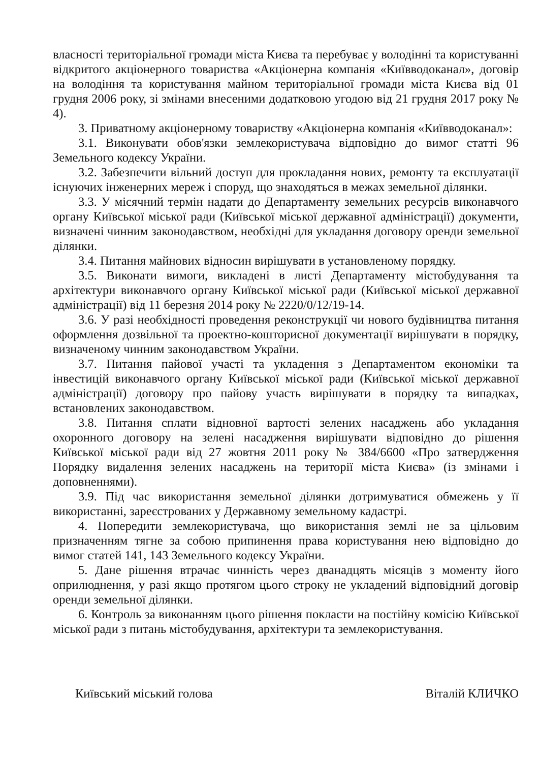власності територіальної громади міста Києва та перебуває у володінні та користуванні відкритого акціонерного товариства «Акціонерна компанія «Київводоканал», договір на володіння та користування майном територіальної громади міста Києва від 01 грудня 2006 року, зі змінами внесеними додатковою угодою від 21 грудня 2017 року № 4).
3. Приватному акціонерному товариству «Акціонерна компанія «Київводоканал»:
3.1. Виконувати обов'язки землекористувача відповідно до вимог статті 96 Земельного кодексу України.
3.2. Забезпечити вільний доступ для прокладання нових, ремонту та експлуатації існуючих інженерних мереж і споруд, що знаходяться в межах земельної ділянки.
3.3. У місячний термін надати до Департаменту земельних ресурсів виконавчого органу Київської міської ради (Київської міської державної адміністрації) документи, визначені чинним законодавством, необхідні для укладання договору оренди земельної ділянки.
3.4. Питання майнових відносин вирішувати в установленому порядку.
3.5. Виконати вимоги, викладені в листі Департаменту містобудування та архітектури виконавчого органу Київської міської ради (Київської міської державної адміністрації) від 11 березня 2014 року № 2220/0/12/19-14.
3.6. У разі необхідності проведення реконструкції чи нового будівництва питання оформлення дозвільної та проектно-кошторисної документації вирішувати в порядку, визначеному чинним законодавством України.
3.7. Питання пайової участі та укладення з Департаментом економіки та інвестицій виконавчого органу Київської міської ради (Київської міської державної адміністрації) договору про пайову участь вирішувати в порядку та випадках, встановлених законодавством.
3.8. Питання сплати відновної вартості зелених насаджень або укладання охоронного договору на зелені насадження вирішувати відповідно до рішення Київської міської ради від 27 жовтня 2011 року № 384/6600 «Про затвердження Порядку видалення зелених насаджень на території міста Києва» (із змінами і доповненнями).
3.9. Під час використання земельної ділянки дотримуватися обмежень у її використанні, зареєстрованих у Державному земельному кадастрі.
4. Попередити землекористувача, що використання землі не за цільовим призначенням тягне за собою припинення права користування нею відповідно до вимог статей 141, 143 Земельного кодексу України.
5. Дане рішення втрачає чинність через дванадцять місяців з моменту його оприлюднення, у разі якщо протягом цього строку не укладений відповідний договір оренди земельної ділянки.
6. Контроль за виконанням цього рішення покласти на постійну комісію Київської міської ради з питань містобудування, архітектури та землекористування.
Київський міський голова Віталій КЛИЧКО